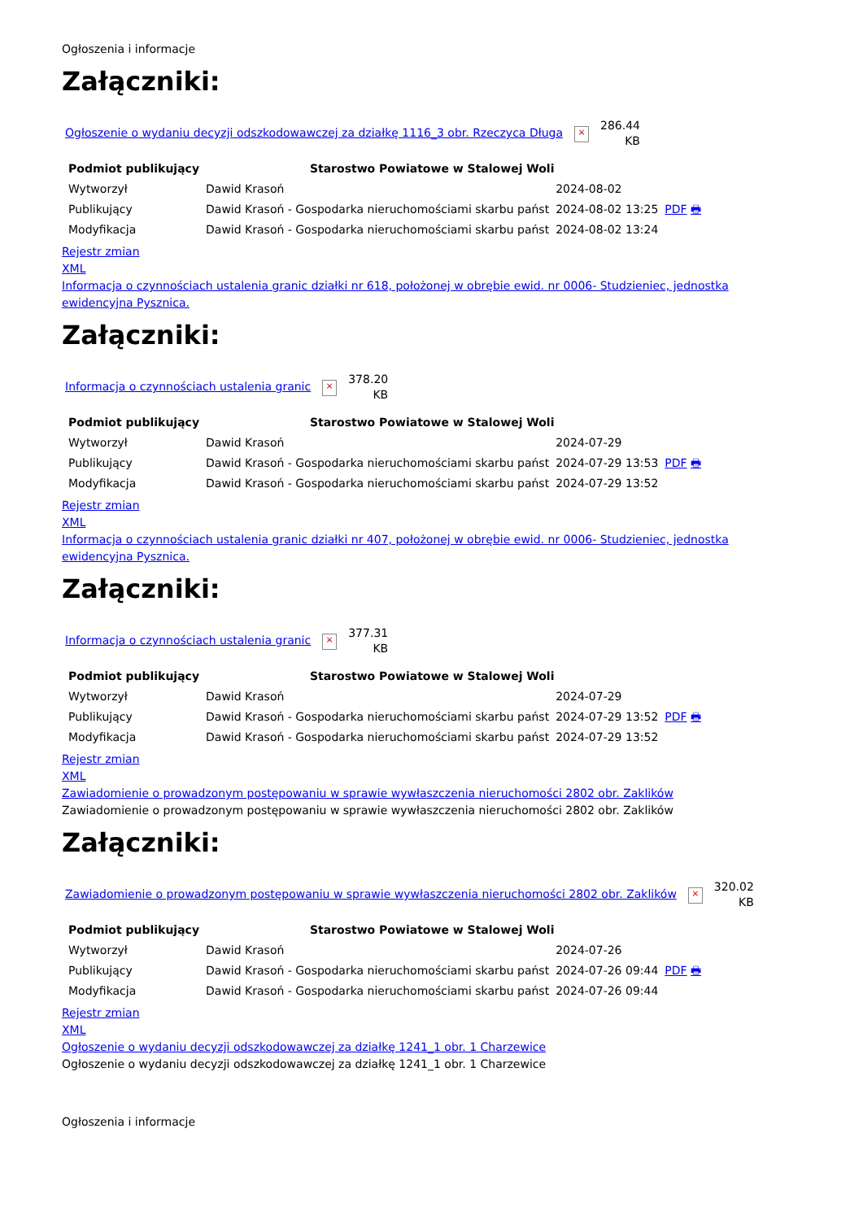Ogłoszenia i informacje
Załączniki:
Ogłoszenie o wydaniu decyzji odszkodowawczej za działkę 1116_3 obr. Rzeczyca Długa ×
286.44
KB
| Podmiot publikujący | Starostwo Powiatowe w Stalowej Woli | | |
| Wytworzył | Dawid Krasoń | 2024-08-02 | PDF 🖶 |
| Publikujący | Dawid Krasoń - Gospodarka nieruchomościami skarbu państ | 2024-08-02 13:25 | |
| Modyfikacja | Dawid Krasoń - Gospodarka nieruchomościami skarbu państ | 2024-08-02 13:24 | |
Rejestr zmian
XML
Informacja o czynnościach ustalenia granic działki nr 618, położonej w obrębie ewid. nr 0006- Studzieniec, jednostka ewidencyjna Pysznica.
Załączniki:
Informacja o czynnościach ustalenia granic ×
378.20
KB
| Podmiot publikujący | Starostwo Powiatowe w Stalowej Woli | | |
| Wytworzył | Dawid Krasoń | 2024-07-29 | PDF 🖶 |
| Publikujący | Dawid Krasoń - Gospodarka nieruchomościami skarbu państ | 2024-07-29 13:53 | |
| Modyfikacja | Dawid Krasoń - Gospodarka nieruchomościami skarbu państ | 2024-07-29 13:52 | |
Rejestr zmian
XML
Informacja o czynnościach ustalenia granic działki nr 407, położonej w obrębie ewid. nr 0006- Studzieniec, jednostka ewidencyjna Pysznica.
Załączniki:
Informacja o czynnościach ustalenia granic ×
377.31
KB
| Podmiot publikujący | Starostwo Powiatowe w Stalowej Woli | | |
| Wytworzył | Dawid Krasoń | 2024-07-29 | PDF 🖶 |
| Publikujący | Dawid Krasoń - Gospodarka nieruchomościami skarbu państ | 2024-07-29 13:52 | |
| Modyfikacja | Dawid Krasoń - Gospodarka nieruchomościami skarbu państ | 2024-07-29 13:52 | |
Rejestr zmian
XML
Zawiadomienie o prowadzonym postępowaniu w sprawie wywłaszczenia nieruchomości 2802 obr. Zaklików
Zawiadomienie o prowadzonym postępowaniu w sprawie wywłaszczenia nieruchomości 2802 obr. Zaklików
Załączniki:
Zawiadomienie o prowadzonym postępowaniu w sprawie wywłaszczenia nieruchomości 2802 obr. Zaklików ×
320.02
KB
| Podmiot publikujący | Starostwo Powiatowe w Stalowej Woli | | |
| Wytworzył | Dawid Krasoń | 2024-07-26 | PDF 🖶 |
| Publikujący | Dawid Krasoń - Gospodarka nieruchomościami skarbu państ | 2024-07-26 09:44 | |
| Modyfikacja | Dawid Krasoń - Gospodarka nieruchomościami skarbu państ | 2024-07-26 09:44 | |
Rejestr zmian
XML
Ogłoszenie o wydaniu decyzji odszkodowawczej za działkę 1241_1 obr. 1 Charzewice
Ogłoszenie o wydaniu decyzji odszkodowawczej za działkę 1241_1 obr. 1 Charzewice
Ogłoszenia i informacje